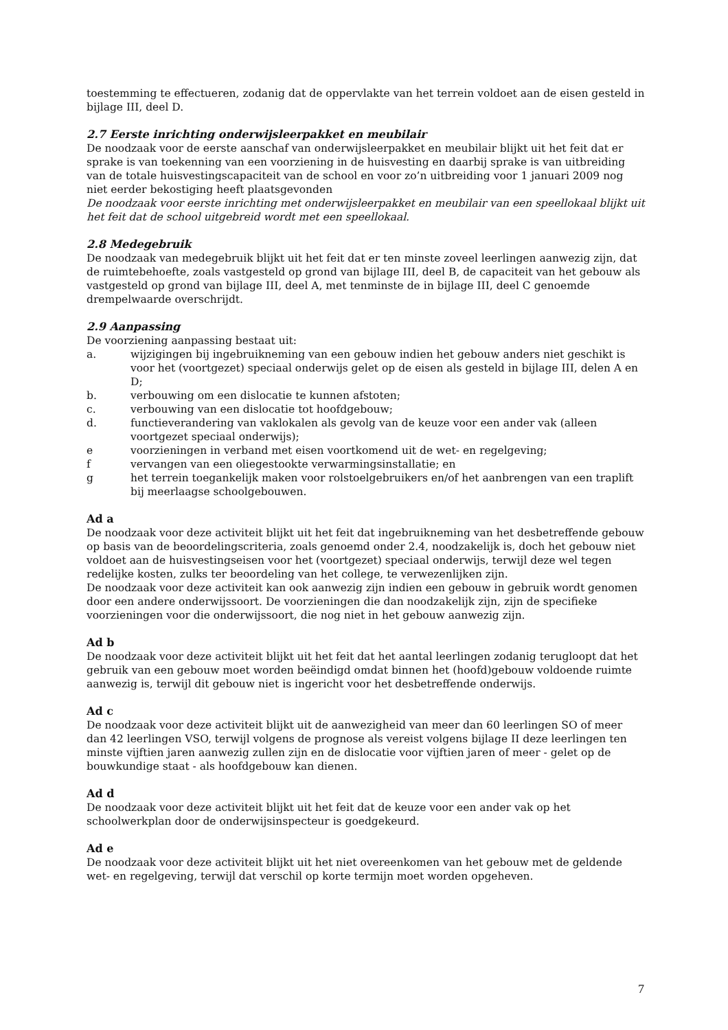toestemming te effectueren, zodanig dat de oppervlakte van het terrein voldoet aan de eisen gesteld in bijlage III, deel D.
2.7 Eerste inrichting onderwijsleerpakket en meubilair
De noodzaak voor de eerste aanschaf van onderwijsleerpakket en meubilair blijkt uit het feit dat er sprake is van toekenning van een voorziening in de huisvesting en daarbij sprake is van uitbreiding van de totale huisvestingscapaciteit van de school en voor zo’n uitbreiding voor 1 januari 2009 nog niet eerder bekostiging heeft plaatsgevonden
De noodzaak voor eerste inrichting met onderwijsleerpakket en meubilair van een speellokaal blijkt uit het feit dat de school uitgebreid wordt met een speellokaal.
2.8 Medegebruik
De noodzaak van medegebruik blijkt uit het feit dat er ten minste zoveel leerlingen aanwezig zijn, dat de ruimtebehoefte, zoals vastgesteld op grond van bijlage III, deel B, de capaciteit van het gebouw als vastgesteld op grond van bijlage III, deel A, met tenminste de in bijlage III, deel C genoemde drempelwaarde overschrijdt.
2.9 Aanpassing
De voorziening aanpassing bestaat uit:
a. wijzigingen bij ingebruikneming van een gebouw indien het gebouw anders niet geschikt is voor het (voortgezet) speciaal onderwijs gelet op de eisen als gesteld in bijlage III, delen A en D;
b. verbouwing om een dislocatie te kunnen afstoten;
c. verbouwing van een dislocatie tot hoofdgebouw;
d. functieverandering van vaklokalen als gevolg van de keuze voor een ander vak (alleen voortgezet speciaal onderwijs);
e voorzieningen in verband met eisen voortkomend uit de wet- en regelgeving;
f vervangen van een oliegestookte verwarmingsinstallatie; en
g het terrein toegankelijk maken voor rolstoelgebruikers en/of het aanbrengen van een traplift bij meerlaagse schoolgebouwen.
Ad a
De noodzaak voor deze activiteit blijkt uit het feit dat ingebruikneming van het desbetreffende gebouw op basis van de beoordelingscriteria, zoals genoemd onder 2.4, noodzakelijk is, doch het gebouw niet voldoet aan de huisvestingseisen voor het (voortgezet) speciaal onderwijs, terwijl deze wel tegen redelijke kosten, zulks ter beoordeling van het college, te verwezenlijken zijn.
De noodzaak voor deze activiteit kan ook aanwezig zijn indien een gebouw in gebruik wordt genomen door een andere onderwijssoort. De voorzieningen die dan noodzakelijk zijn, zijn de specifieke voorzieningen voor die onderwijssoort, die nog niet in het gebouw aanwezig zijn.
Ad b
De noodzaak voor deze activiteit blijkt uit het feit dat het aantal leerlingen zodanig terugloopt dat het gebruik van een gebouw moet worden beëindigd omdat binnen het (hoofd)gebouw voldoende ruimte aanwezig is, terwijl dit gebouw niet is ingericht voor het desbetreffende onderwijs.
Ad c
De noodzaak voor deze activiteit blijkt uit de aanwezigheid van meer dan 60 leerlingen SO of meer dan 42 leerlingen VSO, terwijl volgens de prognose als vereist volgens bijlage II deze leerlingen ten minste vijftien jaren aanwezig zullen zijn en de dislocatie voor vijftien jaren of meer - gelet op de bouwkundige staat - als hoofdgebouw kan dienen.
Ad d
De noodzaak voor deze activiteit blijkt uit het feit dat de keuze voor een ander vak op het schoolwerkplan door de onderwijsinspecteur is goedgekeurd.
Ad e
De noodzaak voor deze activiteit blijkt uit het niet overeenkomen van het gebouw met de geldende wet- en regelgeving, terwijl dat verschil op korte termijn moet worden opgeheven.
7